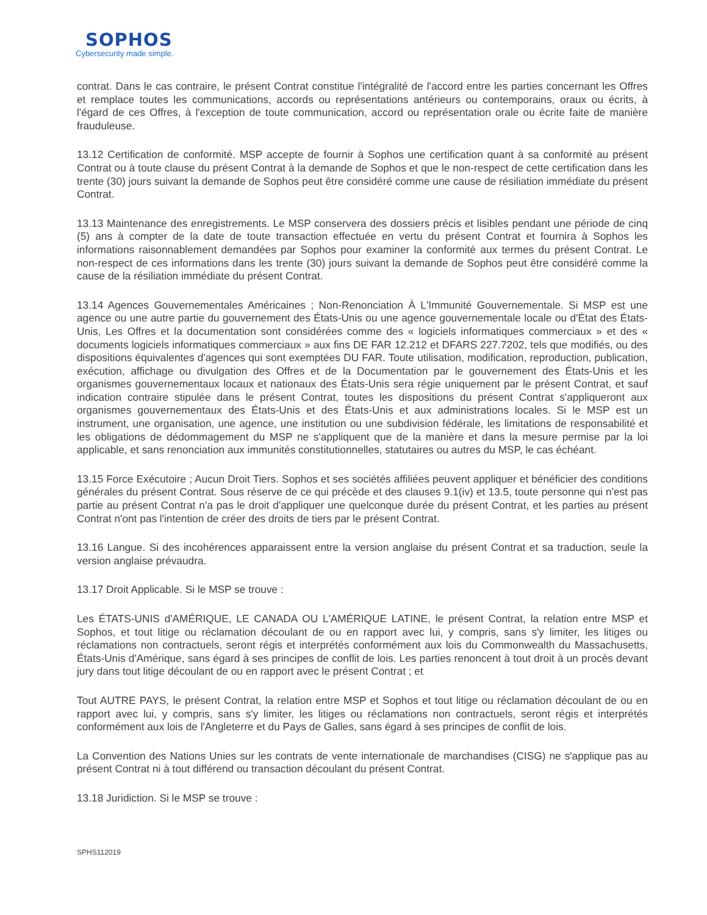SOPHOS
Cybersecurity made simple.
contrat. Dans le cas contraire, le présent Contrat constitue l'intégralité de l'accord entre les parties concernant les Offres et remplace toutes les communications, accords ou représentations antérieurs ou contemporains, oraux ou écrits, à l'égard de ces Offres, à l'exception de toute communication, accord ou représentation orale ou écrite faite de manière frauduleuse.
13.12 Certification de conformité. MSP accepte de fournir à Sophos une certification quant à sa conformité au présent Contrat ou à toute clause du présent Contrat à la demande de Sophos et que le non-respect de cette certification dans les trente (30) jours suivant la demande de Sophos peut être considéré comme une cause de résiliation immédiate du présent Contrat.
13.13 Maintenance des enregistrements. Le MSP conservera des dossiers précis et lisibles pendant une période de cinq (5) ans à compter de la date de toute transaction effectuée en vertu du présent Contrat et fournira à Sophos les informations raisonnablement demandées par Sophos pour examiner la conformité aux termes du présent Contrat. Le non-respect de ces informations dans les trente (30) jours suivant la demande de Sophos peut être considéré comme la cause de la résiliation immédiate du présent Contrat.
13.14 Agences Gouvernementales Américaines ; Non-Renonciation À L'Immunité Gouvernementale. Si MSP est une agence ou une autre partie du gouvernement des États-Unis ou une agence gouvernementale locale ou d'État des États-Unis, Les Offres et la documentation sont considérées comme des « logiciels informatiques commerciaux » et des « documents logiciels informatiques commerciaux » aux fins DE FAR 12.212 et DFARS 227.7202, tels que modifiés, ou des dispositions équivalentes d'agences qui sont exemptées DU FAR. Toute utilisation, modification, reproduction, publication, exécution, affichage ou divulgation des Offres et de la Documentation par le gouvernement des États-Unis et les organismes gouvernementaux locaux et nationaux des États-Unis sera régie uniquement par le présent Contrat, et sauf indication contraire stipulée dans le présent Contrat, toutes les dispositions du présent Contrat s'appliqueront aux organismes gouvernementaux des États-Unis et des États-Unis et aux administrations locales. Si le MSP est un instrument, une organisation, une agence, une institution ou une subdivision fédérale, les limitations de responsabilité et les obligations de dédommagement du MSP ne s'appliquent que de la manière et dans la mesure permise par la loi applicable, et sans renonciation aux immunités constitutionnelles, statutaires ou autres du MSP, le cas échéant.
13.15 Force Exécutoire ; Aucun Droit Tiers. Sophos et ses sociétés affiliées peuvent appliquer et bénéficier des conditions générales du présent Contrat. Sous réserve de ce qui précède et des clauses 9.1(iv) et 13.5, toute personne qui n'est pas partie au présent Contrat n'a pas le droit d'appliquer une quelconque durée du présent Contrat, et les parties au présent Contrat n'ont pas l'intention de créer des droits de tiers par le présent Contrat.
13.16 Langue. Si des incohérences apparaissent entre la version anglaise du présent Contrat et sa traduction, seule la version anglaise prévaudra.
13.17 Droit Applicable. Si le MSP se trouve :
Les ÉTATS-UNIS d'AMÉRIQUE, LE CANADA OU L'AMÉRIQUE LATINE, le présent Contrat, la relation entre MSP et Sophos, et tout litige ou réclamation découlant de ou en rapport avec lui, y compris, sans s'y limiter, les litiges ou réclamations non contractuels, seront régis et interprétés conformément aux lois du Commonwealth du Massachusetts, États-Unis d'Amérique, sans égard à ses principes de conflit de lois. Les parties renoncent à tout droit à un procès devant jury dans tout litige découlant de ou en rapport avec le présent Contrat ; et
Tout AUTRE PAYS, le présent Contrat, la relation entre MSP et Sophos et tout litige ou réclamation découlant de ou en rapport avec lui, y compris, sans s'y limiter, les litiges ou réclamations non contractuels, seront régis et interprétés conformément aux lois de l'Angleterre et du Pays de Galles, sans égard à ses principes de conflit de lois.
La Convention des Nations Unies sur les contrats de vente internationale de marchandises (CISG) ne s'applique pas au présent Contrat ni à tout différend ou transaction découlant du présent Contrat.
13.18 Juridiction. Si le MSP se trouve :
SPHS112019